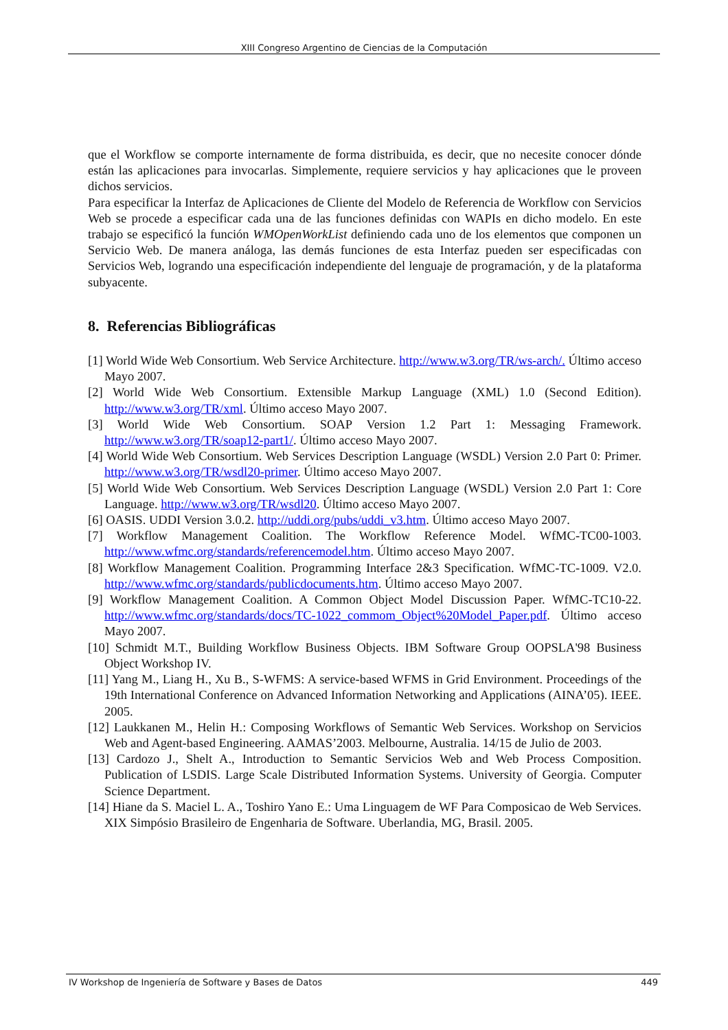XIII Congreso Argentino de Ciencias de la Computación
que el Workflow se comporte internamente de forma distribuida, es decir, que no necesite conocer dónde están las aplicaciones para invocarlas. Simplemente, requiere servicios y hay aplicaciones que le proveen dichos servicios.
Para especificar la Interfaz de Aplicaciones de Cliente del Modelo de Referencia de Workflow con Servicios Web se procede a especificar cada una de las funciones definidas con WAPIs en dicho modelo. En este trabajo se especificó la función WMOpenWorkList definiendo cada uno de los elementos que componen un Servicio Web. De manera análoga, las demás funciones de esta Interfaz pueden ser especificadas con Servicios Web, logrando una especificación independiente del lenguaje de programación, y de la plataforma subyacente.
8. Referencias Bibliográficas
[1] World Wide Web Consortium. Web Service Architecture. http://www.w3.org/TR/ws-arch/. Último acceso Mayo 2007.
[2] World Wide Web Consortium. Extensible Markup Language (XML) 1.0 (Second Edition). http://www.w3.org/TR/xml. Último acceso Mayo 2007.
[3] World Wide Web Consortium. SOAP Version 1.2 Part 1: Messaging Framework. http://www.w3.org/TR/soap12-part1/. Último acceso Mayo 2007.
[4] World Wide Web Consortium. Web Services Description Language (WSDL) Version 2.0 Part 0: Primer. http://www.w3.org/TR/wsdl20-primer. Último acceso Mayo 2007.
[5] World Wide Web Consortium. Web Services Description Language (WSDL) Version 2.0 Part 1: Core Language. http://www.w3.org/TR/wsdl20. Último acceso Mayo 2007.
[6] OASIS. UDDI Version 3.0.2. http://uddi.org/pubs/uddi_v3.htm. Último acceso Mayo 2007.
[7] Workflow Management Coalition. The Workflow Reference Model. WfMC-TC00-1003. http://www.wfmc.org/standards/referencemodel.htm. Último acceso Mayo 2007.
[8] Workflow Management Coalition. Programming Interface 2&3 Specification. WfMC-TC-1009. V2.0. http://www.wfmc.org/standards/publicdocuments.htm. Último acceso Mayo 2007.
[9] Workflow Management Coalition. A Common Object Model Discussion Paper. WfMC-TC10-22. http://www.wfmc.org/standards/docs/TC-1022_commom_Object%20Model_Paper.pdf. Último acceso Mayo 2007.
[10] Schmidt M.T., Building Workflow Business Objects. IBM Software Group OOPSLA'98 Business Object Workshop IV.
[11] Yang M., Liang H., Xu B., S-WFMS: A service-based WFMS in Grid Environment. Proceedings of the 19th International Conference on Advanced Information Networking and Applications (AINA’05). IEEE. 2005.
[12] Laukkanen M., Helin H.: Composing Workflows of Semantic Web Services. Workshop on Servicios Web and Agent-based Engineering. AAMAS’2003. Melbourne, Australia. 14/15 de Julio de 2003.
[13] Cardozo J., Shelt A., Introduction to Semantic Servicios Web and Web Process Composition. Publication of LSDIS. Large Scale Distributed Information Systems. University of Georgia. Computer Science Department.
[14] Hiane da S. Maciel L. A., Toshiro Yano E.: Uma Linguagem de WF Para Composicao de Web Services. XIX Simpósio Brasileiro de Engenharia de Software. Uberlandia, MG, Brasil. 2005.
IV Workshop de Ingeniería de Software y Bases de Datos 449